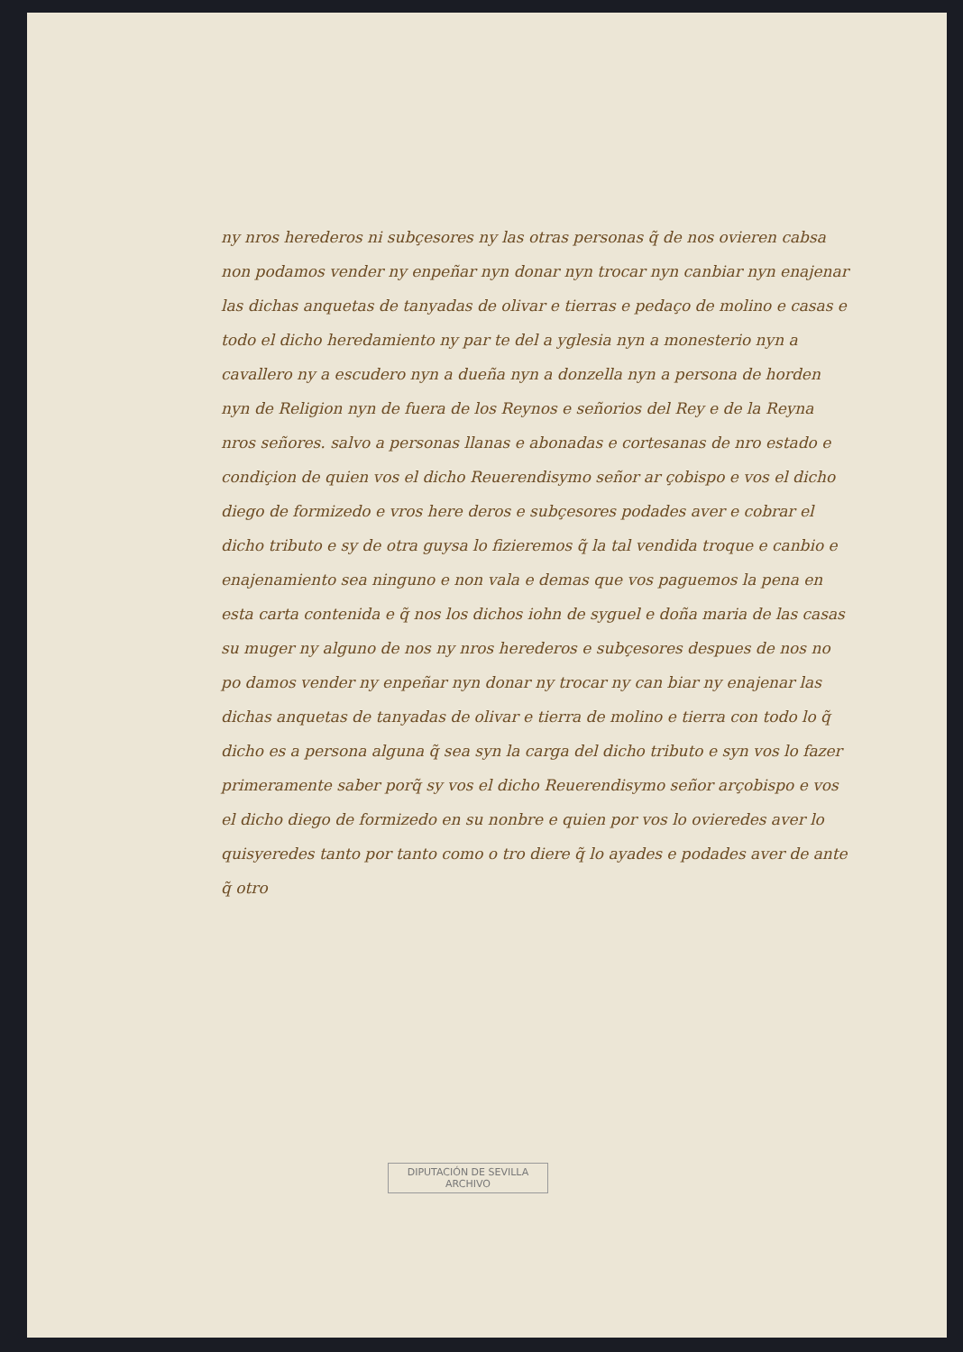ny nros herederos ni subçesores ny las otras personas q̃ de nos ovieren cabsa non podamos vender ny enpeñar nyn donar nyn trocar nyn canbiar nyn enajenar las dichas anquetas de tanyadas de olivar e tierras e pedaço de molino e casas e todo el dicho heredamiento ny par te del a yglesia nyn a monesterio nyn a cavallero ny a escudero nyn a dueña nyn a donzella nyn a persona de horden nyn de Religion nyn de fuera de los Reynos e señorios del Rey e de la Reyna nros señores. salvo a personas llanas e abonadas e cortesanas de nro estado e condiçion de quien vos el dicho Reuerendisymo señor ar çobispo e vos el dicho diego de formizedo e vros here deros e subçesores podades aver e cobrar el dicho tributo e sy de otra guysa lo fizieremos q̃ la tal vendida troque e canbio e enajenamiento sea ninguno e non vala e demas que vos paguemos la pena en esta carta contenida e q̃ nos los dichos iohn de syguel e doña maria de las casas su muger ny alguno de nos ny nros herederos e subçesores despues de nos no po damos vender ny enpeñar nyn donar ny trocar ny can biar ny enajenar las dichas anquetas de tanyadas de olivar e tierra de molino e tierra con todo lo q̃ dicho es a persona alguna q̃ sea syn la carga del dicho tributo e syn vos lo fazer primeramente saber porq̃ sy vos el dicho Reuerendisymo señor arçobispo e vos el dicho diego de formizedo en su nonbre e quien por vos lo ovieredes aver lo quisyeredes tanto por tanto como o tro diere q̃ lo ayades e podades aver de ante q̃ otro
DIPUTACIÓN DE SEVILLA
ARCHIVO